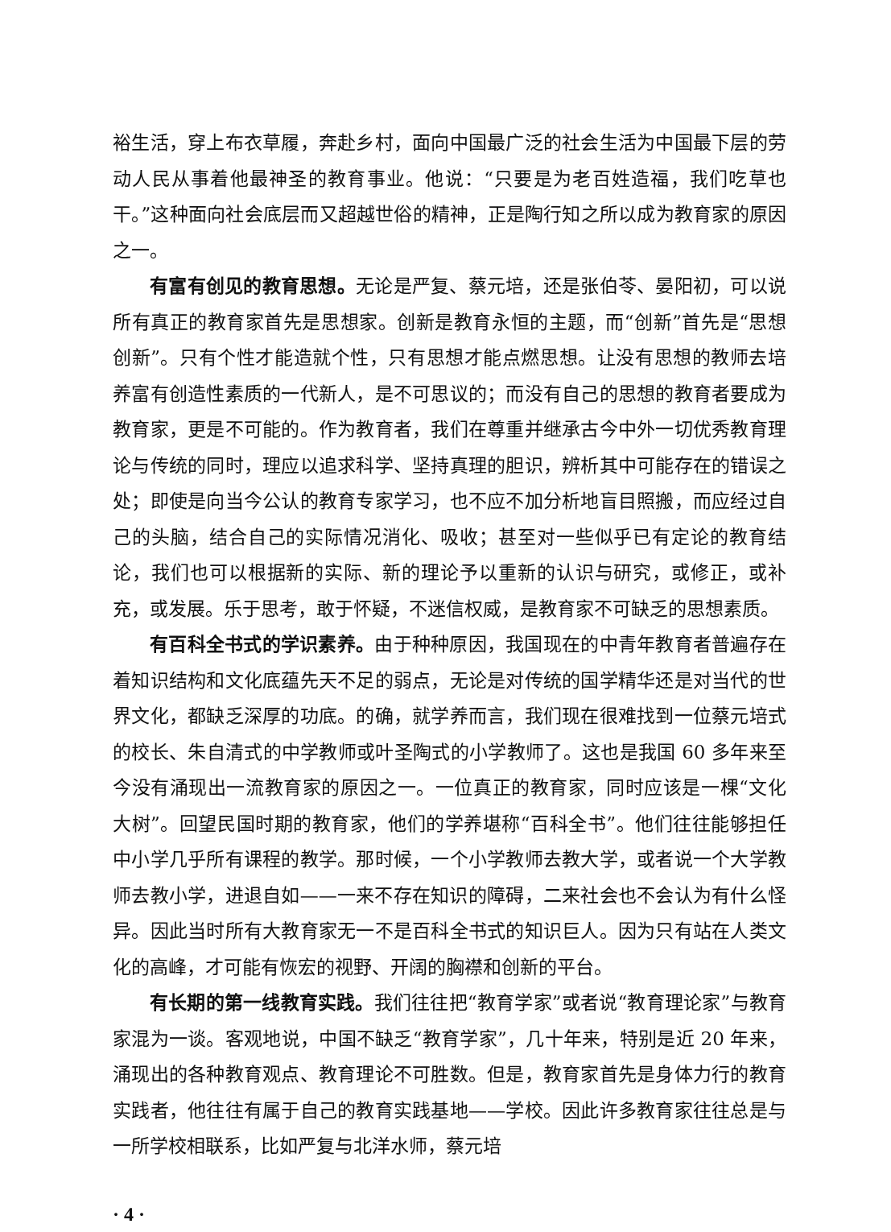裕生活，穿上布衣草履，奔赴乡村，面向中国最广泛的社会生活为中国最下层的劳动人民从事着他最神圣的教育事业。他说：“只要是为老百姓造福，我们吃草也干。”这种面向社会底层而又超越世俗的精神，正是陶行知之所以成为教育家的原因之一。
有富有创见的教育思想。无论是严复、蔡元培，还是张伯苓、晏阳初，可以说所有真正的教育家首先是思想家。创新是教育永恒的主题，而“创新”首先是“思想创新”。只有个性才能造就个性，只有思想才能点燃思想。让没有思想的教师去培养富有创造性素质的一代新人，是不可思议的；而没有自己的思想的教育者要成为教育家，更是不可能的。作为教育者，我们在尊重并继承古今中外一切优秀教育理论与传统的同时，理应以追求科学、坚持真理的胆识，辨析其中可能存在的错误之处；即使是向当今公认的教育专家学习，也不应不加分析地盲目照搬，而应经过自己的头脑，结合自己的实际情况消化、吸收；甚至对一些似乎已有定论的教育结论，我们也可以根据新的实际、新的理论予以重新的认识与研究，或修正，或补充，或发展。乐于思考，敢于怀疑，不迷信权威，是教育家不可缺乏的思想素质。
有百科全书式的学识素养。由于种种原因，我国现在的中青年教育者普遍存在着知识结构和文化底蕴先天不足的弱点，无论是对传统的国学精华还是对当代的世界文化，都缺乏深厚的功底。的确，就学养而言，我们现在很难找到一位蔡元培式的校长、朱自清式的中学教师或叶圣陶式的小学教师了。这也是我国 60 多年来至今没有涌现出一流教育家的原因之一。一位真正的教育家，同时应该是一棵“文化大树”。回望民国时期的教育家，他们的学养堪称“百科全书”。他们往往能够担任中小学几乎所有课程的教学。那时候，一个小学教师去教大学，或者说一个大学教师去教小学，进退自如——一来不存在知识的障碍，二来社会也不会认为有什么怪异。因此当时所有大教育家无一不是百科全书式的知识巨人。因为只有站在人类文化的高峰，才可能有恢宏的视野、开阔的胸襟和创新的平台。
有长期的第一线教育实践。我们往往把“教育学家”或者说“教育理论家”与教育家混为一谈。客观地说，中国不缺乏“教育学家”，几十年来，特别是近 20 年来，涌现出的各种教育观点、教育理论不可胜数。但是，教育家首先是身体力行的教育实践者，他往往有属于自己的教育实践基地——学校。因此许多教育家往往总是与一所学校相联系，比如严复与北洋水师，蔡元培
· 4 ·